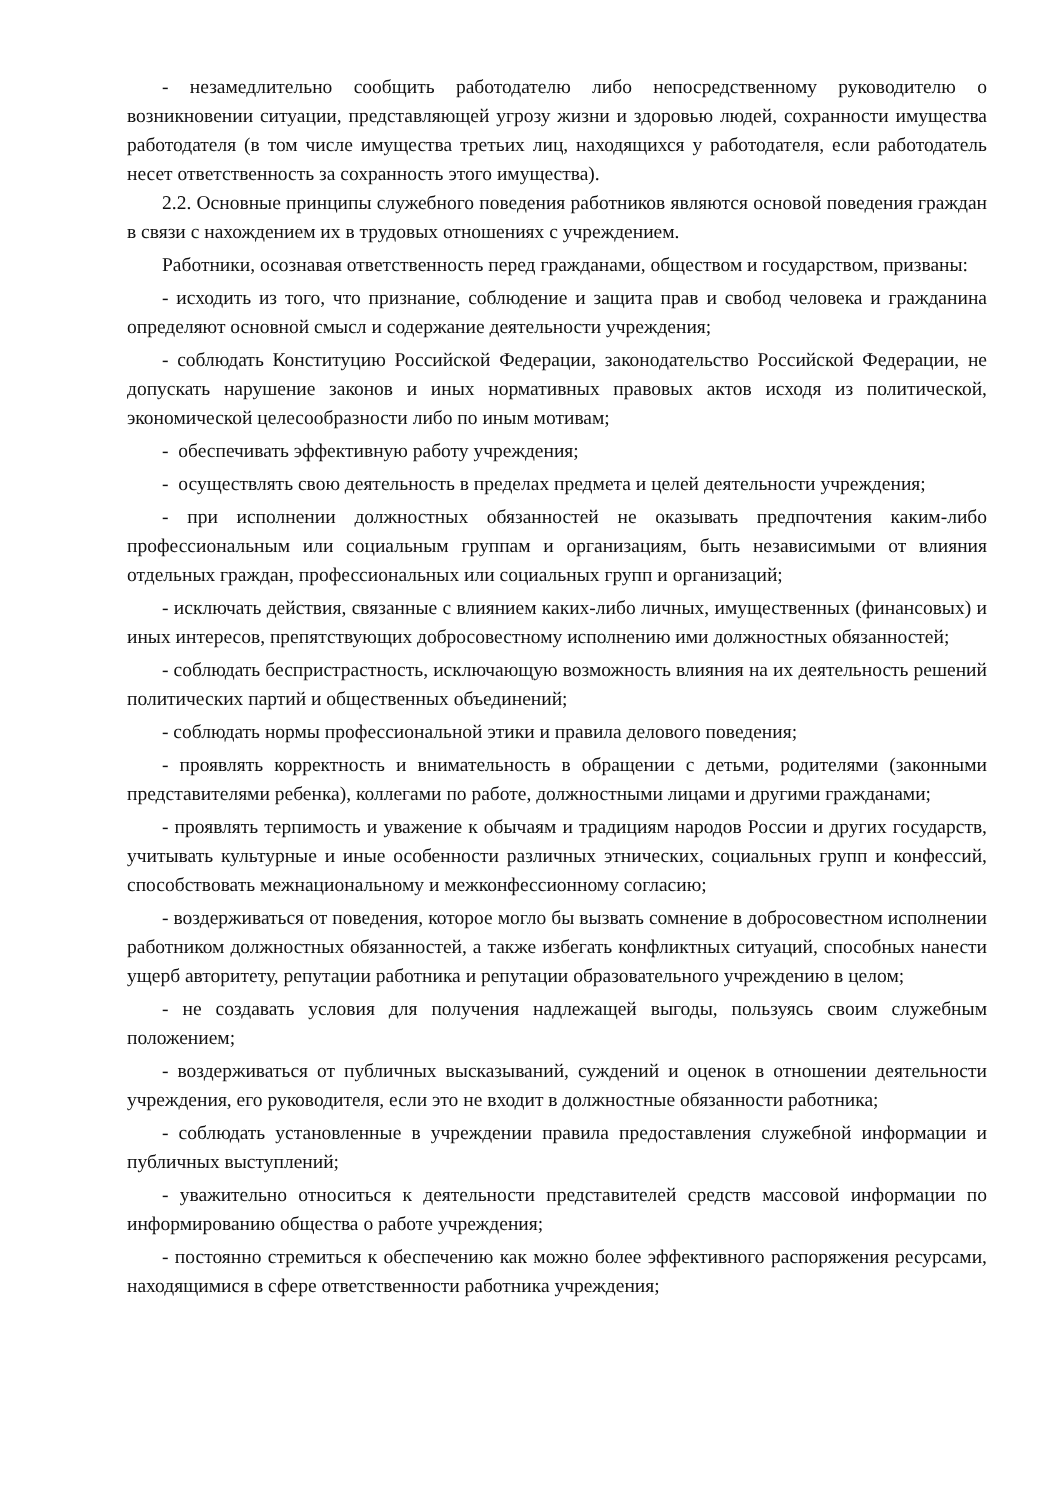- незамедлительно сообщить работодателю либо непосредственному руководителю о возникновении ситуации, представляющей угрозу жизни и здоровью людей, сохранности имущества работодателя (в том числе имущества третьих лиц, находящихся у работодателя, если работодатель несет ответственность за сохранность этого имущества).
2.2. Основные принципы служебного поведения работников являются основой поведения граждан в связи с нахождением их в трудовых отношениях с учреждением.
Работники, осознавая ответственность перед гражданами, обществом и государством, призваны:
- исходить из того, что признание, соблюдение и защита прав и свобод человека и гражданина определяют основной смысл и содержание деятельности учреждения;
- соблюдать Конституцию Российской Федерации, законодательство Российской Федерации, не допускать нарушение законов и иных нормативных правовых актов исходя из политической, экономической целесообразности либо по иным мотивам;
- обеспечивать эффективную работу учреждения;
- осуществлять свою деятельность в пределах предмета и целей деятельности учреждения;
- при исполнении должностных обязанностей не оказывать предпочтения каким-либо профессиональным или социальным группам и организациям, быть независимыми от влияния отдельных граждан, профессиональных или социальных групп и организаций;
- исключать действия, связанные с влиянием каких-либо личных, имущественных (финансовых) и иных интересов, препятствующих добросовестному исполнению ими должностных обязанностей;
- соблюдать беспристрастность, исключающую возможность влияния на их деятельность решений политических партий и общественных объединений;
- соблюдать нормы профессиональной этики и правила делового поведения;
- проявлять корректность и внимательность в обращении с детьми, родителями (законными представителями ребенка), коллегами по работе, должностными лицами и другими гражданами;
- проявлять терпимость и уважение к обычаям и традициям народов России и других государств, учитывать культурные и иные особенности различных этнических, социальных групп и конфессий, способствовать межнациональному и межконфессионному согласию;
- воздерживаться от поведения, которое могло бы вызвать сомнение в добросовестном исполнении работником должностных обязанностей, а также избегать конфликтных ситуаций, способных нанести ущерб авторитету, репутации работника и репутации образовательного учреждению в целом;
- не создавать условия для получения надлежащей выгоды, пользуясь своим служебным положением;
- воздерживаться от публичных высказываний, суждений и оценок в отношении деятельности учреждения, его руководителя, если это не входит в должностные обязанности работника;
- соблюдать установленные в учреждении правила предоставления служебной информации и публичных выступлений;
- уважительно относиться к деятельности представителей средств массовой информации по информированию общества о работе учреждения;
- постоянно стремиться к обеспечению как можно более эффективного распоряжения ресурсами, находящимися в сфере ответственности работника учреждения;